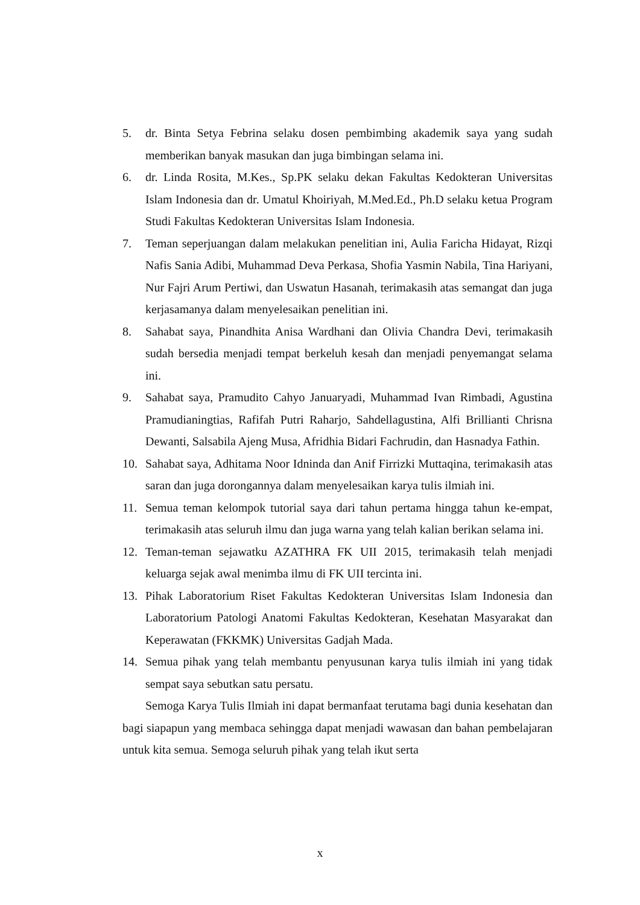5. dr. Binta Setya Febrina selaku dosen pembimbing akademik saya yang sudah memberikan banyak masukan dan juga bimbingan selama ini.
6. dr. Linda Rosita, M.Kes., Sp.PK selaku dekan Fakultas Kedokteran Universitas Islam Indonesia dan dr. Umatul Khoiriyah, M.Med.Ed., Ph.D selaku ketua Program Studi Fakultas Kedokteran Universitas Islam Indonesia.
7. Teman seperjuangan dalam melakukan penelitian ini, Aulia Faricha Hidayat, Rizqi Nafis Sania Adibi, Muhammad Deva Perkasa, Shofia Yasmin Nabila, Tina Hariyani, Nur Fajri Arum Pertiwi, dan Uswatun Hasanah, terimakasih atas semangat dan juga kerjasamanya dalam menyelesaikan penelitian ini.
8. Sahabat saya, Pinandhita Anisa Wardhani dan Olivia Chandra Devi, terimakasih sudah bersedia menjadi tempat berkeluh kesah dan menjadi penyemangat selama ini.
9. Sahabat saya, Pramudito Cahyo Januaryadi, Muhammad Ivan Rimbadi, Agustina Pramudianingtias, Rafifah Putri Raharjo, Sahdellagustina, Alfi Brillianti Chrisna Dewanti, Salsabila Ajeng Musa, Afridhia Bidari Fachrudin, dan Hasnadya Fathin.
10. Sahabat saya, Adhitama Noor Idninda dan Anif Firrizki Muttaqina, terimakasih atas saran dan juga dorongannya dalam menyelesaikan karya tulis ilmiah ini.
11. Semua teman kelompok tutorial saya dari tahun pertama hingga tahun ke-empat, terimakasih atas seluruh ilmu dan juga warna yang telah kalian berikan selama ini.
12. Teman-teman sejawatku AZATHRA FK UII 2015, terimakasih telah menjadi keluarga sejak awal menimba ilmu di FK UII tercinta ini.
13. Pihak Laboratorium Riset Fakultas Kedokteran Universitas Islam Indonesia dan Laboratorium Patologi Anatomi Fakultas Kedokteran, Kesehatan Masyarakat dan Keperawatan (FKKMK) Universitas Gadjah Mada.
14. Semua pihak yang telah membantu penyusunan karya tulis ilmiah ini yang tidak sempat saya sebutkan satu persatu.
Semoga Karya Tulis Ilmiah ini dapat bermanfaat terutama bagi dunia kesehatan dan bagi siapapun yang membaca sehingga dapat menjadi wawasan dan bahan pembelajaran untuk kita semua. Semoga seluruh pihak yang telah ikut serta
x